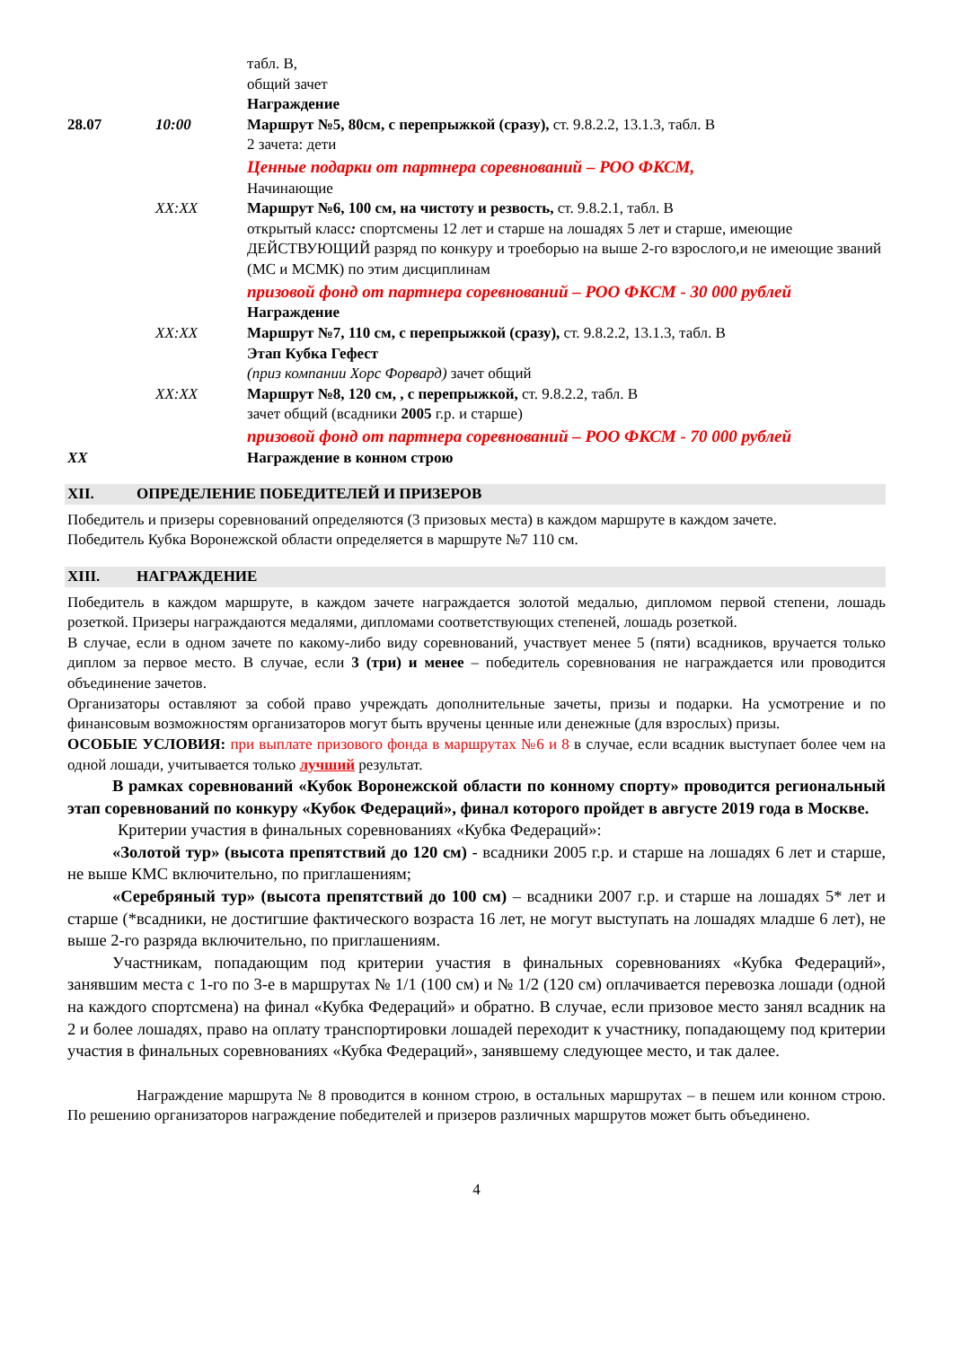| | | табл. В, общий зачет Награждение |
| 28.07 | 10:00 | Маршрут №5, 80см, с перепрыжкой (сразу), ст. 9.8.2.2, 13.1.3, табл. В 2 зачета: дети Ценные подарки от партнера соревнований – РОО ФКСМ, Начинающие |
| | XX:XX | Маршрут №6, 100 см, на чистоту и резвость, ст. 9.8.2.1, табл. В открытый класс : спортсмены 12 лет и старше на лошадях 5 лет и старше, имеющие ДЕЙСТВУЮЩИЙ разряд по конкуру и троеборью на выше 2-го взрослого,и не имеющие званий (МС и МСМК) по этим дисциплинам призовой фонд от партнера соревнований – РОО ФКСМ - 30 000 рублей Награждение |
| | XX:XX | Маршрут №7, 110 см, с перепрыжкой (сразу), ст. 9.8.2.2, 13.1.3, табл. В Этап Кубка Гефест (приз компании Хорс Форвард) зачет общий |
| | XX:XX | Маршрут №8, 120 см, , с перепрыжкой, ст. 9.8.2.2, табл. В зачет общий (всадники 2005 г.р. и старше) призовой фонд от партнера соревнований – РОО ФКСМ - 70 000 рублей |
| XX | | Награждение в конном строю |
XII. ОПРЕДЕЛЕНИЕ ПОБЕДИТЕЛЕЙ И ПРИЗЕРОВ
Победитель и призеры соревнований определяются (3 призовых места) в каждом маршруте в каждом зачете.
Победитель Кубка Воронежской области определяется в маршруте №7 110 см.
XIII. НАГРАЖДЕНИЕ
Победитель в каждом маршруте, в каждом зачете награждается золотой медалью, дипломом первой степени, лошадь розеткой. Призеры награждаются медалями, дипломами соответствующих степеней, лошадь розеткой.
В случае, если в одном зачете по какому-либо виду соревнований, участвует менее 5 (пяти) всадников, вручается только диплом за первое место. В случае, если 3 (три) и менее – победитель соревнования не награждается или проводится объединение зачетов.
Организаторы оставляют за собой право учреждать дополнительные зачеты, призы и подарки. На усмотрение и по финансовым возможностям организаторов могут быть вручены ценные или денежные (для взрослых) призы.
ОСОБЫЕ УСЛОВИЯ: при выплате призового фонда в маршрутах №6 и 8 в случае, если всадник выступает более чем на одной лошади, учитывается только лучший результат.
В рамках соревнований «Кубок Воронежской области по конному спорту» проводится региональный этап соревнований по конкуру «Кубок Федераций», финал которого пройдет в августе 2019 года в Москве.
Критерии участия в финальных соревнованиях «Кубка Федераций»:
«Золотой тур» (высота препятствий до 120 см) - всадники 2005 г.р. и старше на лошадях 6 лет и старше, не выше КМС включительно, по приглашениям;
«Серебряный тур» (высота препятствий до 100 см) – всадники 2007 г.р. и старше на лошадях 5* лет и старше (*всадники, не достигшие фактического возраста 16 лет, не могут выступать на лошадях младше 6 лет), не выше 2-го разряда включительно, по приглашениям.
Участникам, попадающим под критерии участия в финальных соревнованиях «Кубка Федераций», занявшим места с 1-го по 3-е в маршрутах № 1/1 (100 см) и № 1/2 (120 см) оплачивается перевозка лошади (одной на каждого спортсмена) на финал «Кубка Федераций» и обратно. В случае, если призовое место занял всадник на 2 и более лошадях, право на оплату транспортировки лошадей переходит к участнику, попадающему под критерии участия в финальных соревнованиях «Кубка Федераций», занявшему следующее место, и так далее.
Награждение маршрута № 8 проводится в конном строю, в остальных маршрутах – в пешем или конном строю. По решению организаторов награждение победителей и призеров различных маршрутов может быть объединено.
4